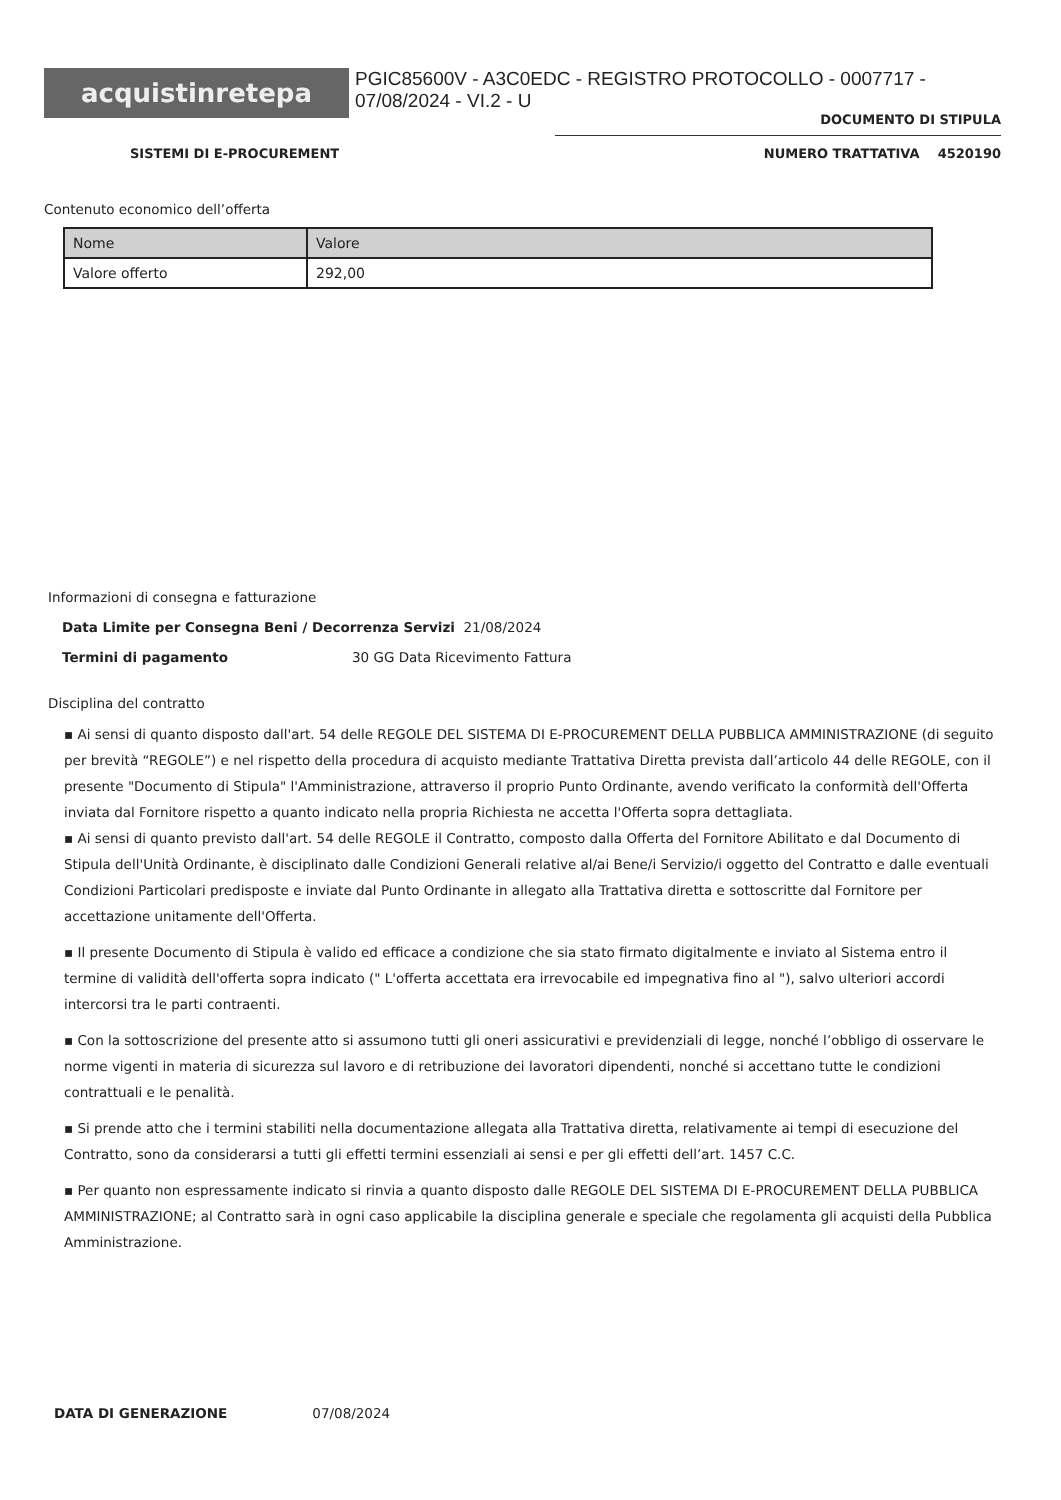acquistinretepa
PGIC85600V - A3C0EDC - REGISTRO PROTOCOLLO - 0007717 - 07/08/2024 - VI.2 - U
DOCUMENTO DI STIPULA
SISTEMI DI E-PROCUREMENT NUMERO TRATTATIVA 4520190
Contenuto economico dell’offerta
| Nome | Valore |
| --- | --- |
| Valore offerto | 292,00 |
Informazioni di consegna e fatturazione
Data Limite per Consegna Beni / Decorrenza Servizi 21/08/2024
Termini di pagamento 30 GG Data Ricevimento Fattura
Disciplina del contratto
▪ Ai sensi di quanto disposto dall'art. 54 delle REGOLE DEL SISTEMA DI E-PROCUREMENT DELLA PUBBLICA AMMINISTRAZIONE (di seguito per brevità “REGOLE”) e nel rispetto della procedura di acquisto mediante Trattativa Diretta prevista dall’articolo 44 delle REGOLE, con il presente "Documento di Stipula" l'Amministrazione, attraverso il proprio Punto Ordinante, avendo verificato la conformità dell'Offerta inviata dal Fornitore rispetto a quanto indicato nella propria Richiesta ne accetta l'Offerta sopra dettagliata.
▪ Ai sensi di quanto previsto dall'art. 54 delle REGOLE il Contratto, composto dalla Offerta del Fornitore Abilitato e dal Documento di Stipula dell'Unità Ordinante, è disciplinato dalle Condizioni Generali relative al/ai Bene/i Servizio/i oggetto del Contratto e dalle eventuali Condizioni Particolari predisposte e inviate dal Punto Ordinante in allegato alla Trattativa diretta e sottoscritte dal Fornitore per accettazione unitamente dell'Offerta.
▪ Il presente Documento di Stipula è valido ed efficace a condizione che sia stato firmato digitalmente e inviato al Sistema entro il termine di validità dell'offerta sopra indicato (" L'offerta accettata era irrevocabile ed impegnativa fino al "), salvo ulteriori accordi intercorsi tra le parti contraenti.
▪ Con la sottoscrizione del presente atto si assumono tutti gli oneri assicurativi e previdenziali di legge, nonché l’obbligo di osservare le norme vigenti in materia di sicurezza sul lavoro e di retribuzione dei lavoratori dipendenti, nonché si accettano tutte le condizioni contrattuali e le penalità.
▪ Si prende atto che i termini stabiliti nella documentazione allegata alla Trattativa diretta, relativamente ai tempi di esecuzione del Contratto, sono da considerarsi a tutti gli effetti termini essenziali ai sensi e per gli effetti dell’art. 1457 C.C.
▪ Per quanto non espressamente indicato si rinvia a quanto disposto dalle REGOLE DEL SISTEMA DI E-PROCUREMENT DELLA PUBBLICA AMMINISTRAZIONE; al Contratto sarà in ogni caso applicabile la disciplina generale e speciale che regolamenta gli acquisti della Pubblica Amministrazione.
DATA DI GENERAZIONE 07/08/2024